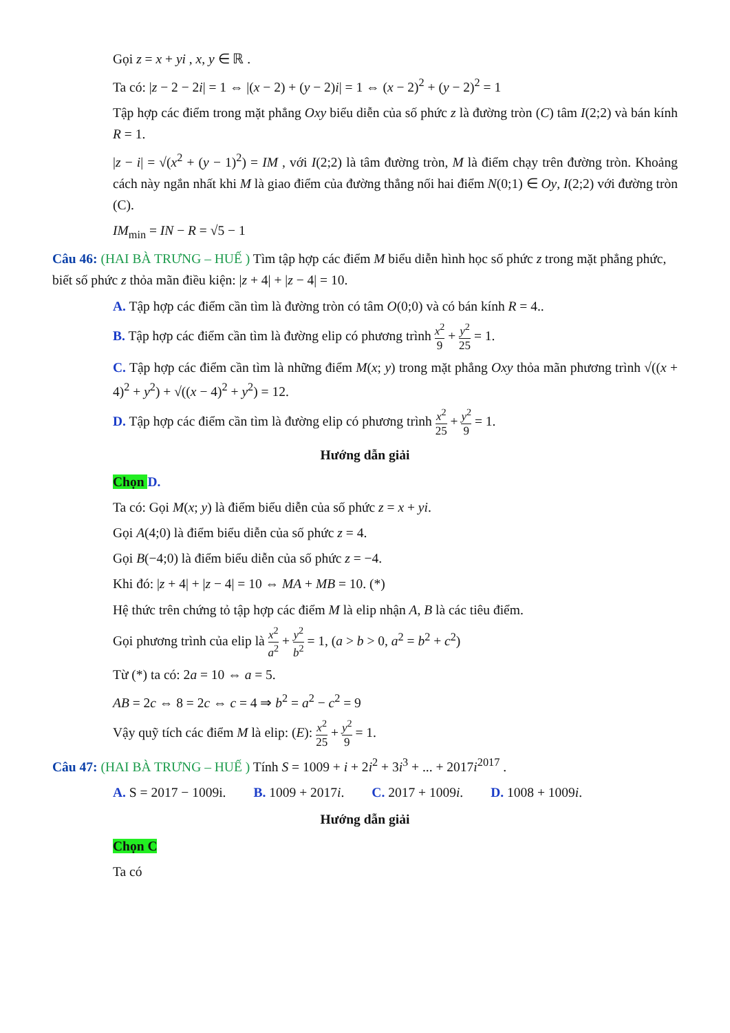Gọi z = x + yi , x, y ∈ ℝ .
Ta có: |z − 2 − 2i| = 1 ⇔ |(x − 2) + (y − 2)i| = 1 ⇔ (x − 2)<sup>2</sup> + (y − 2)<sup>2</sup> = 1
Tập hợp các điểm trong mặt phẳng Oxy biểu diễn của số phức z là đường tròn (C) tâm I(2;2) và bán kính R = 1.
|z − i| = √(x<sup>2</sup> + (y − 1)<sup>2</sup>) = IM , với I(2;2) là tâm đường tròn, M là điểm chạy trên đường tròn. Khoảng cách này ngắn nhất khi M là giao điểm của đường thẳng nối hai điểm N(0;1) ∈ Oy, I(2;2) với đường tròn (C).
IM<sub>min</sub> = IN − R = √5 − 1
Câu 46: (HAI BÀ TRƯNG – HUẾ ) Tìm tập hợp các điểm M biểu diễn hình học số phức z trong mặt phẳng phức, biết số phức z thỏa mãn điều kiện: |z + 4| + |z − 4| = 10.
A. Tập hợp các điểm cần tìm là đường tròn có tâm O(0;0) và có bán kính R = 4..
B. Tập hợp các điểm cần tìm là đường elip có phương trình x<sup>2</sup> 9 + y<sup>2</sup> 25 = 1.
C. Tập hợp các điểm cần tìm là những điểm M(x; y) trong mặt phẳng Oxy thỏa mãn phương trình √((x + 4)<sup>2</sup> + y<sup>2</sup>) + √((x − 4)<sup>2</sup> + y<sup>2</sup>) = 12.
D. Tập hợp các điểm cần tìm là đường elip có phương trình x<sup>2</sup> 25 + y<sup>2</sup> 9 = 1.
Hướng dẫn giải
Chọn D.
Ta có: Gọi M(x; y) là điểm biểu diễn của số phức z = x + yi.
Gọi A(4;0) là điểm biểu diễn của số phức z = 4.
Gọi B(−4;0) là điểm biểu diễn của số phức z = −4.
Khi đó: |z + 4| + |z − 4| = 10 ⇔ MA + MB = 10. (*)
Hệ thức trên chứng tỏ tập hợp các điểm M là elip nhận A, B là các tiêu điểm.
Gọi phương trình của elip là x<sup>2</sup> a<sup>2</sup> + y<sup>2</sup> b<sup>2</sup> = 1, (a > b > 0, a<sup>2</sup> = b<sup>2</sup> + c<sup>2</sup>)
Từ (*) ta có: 2a = 10 ⇔ a = 5.
AB = 2c ⇔ 8 = 2c ⇔ c = 4 ⇒ b<sup>2</sup> = a<sup>2</sup> − c<sup>2</sup> = 9
Vậy quỹ tích các điểm M là elip: (E): x<sup>2</sup> 25 + y<sup>2</sup> 9 = 1.
Câu 47: (HAI BÀ TRƯNG – HUẾ ) Tính S = 1009 + i + 2i<sup>2</sup> + 3i<sup>3</sup> + ... + 2017i<sup>2017</sup> .
A. S = 2017 − 1009i. B. 1009 + 2017i. C. 2017 + 1009i. D. 1008 + 1009i.
Hướng dẫn giải
Chọn C
Ta có